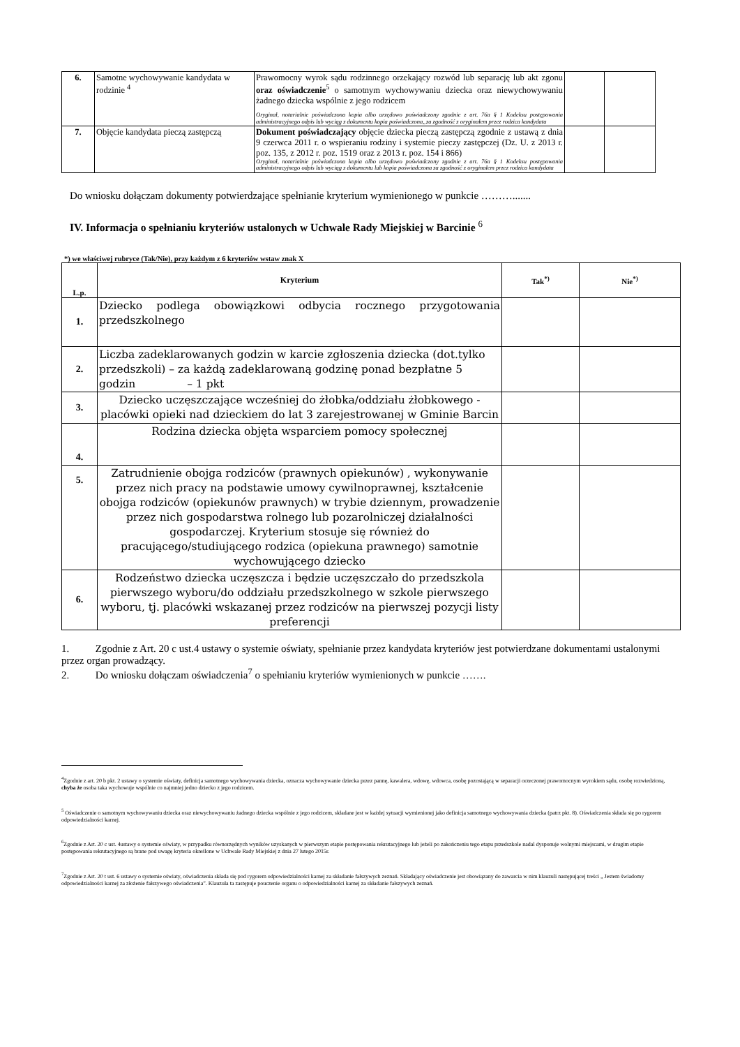| 6. | Samotne wychowywanie kandydata w rodzinie <sup>4</sup> | Prawomocny wyrok sądu rodzinnego orzekający rozwód lub separację lub akt zgonu oraz oświadczenie<sup>5</sup> o samotnym wychowywaniu dziecka oraz niewychowywaniu żadnego dziecka wspólnie z jego rodzicem Oryginał, notarialnie poświadczona kopia albo urzędowo poświadczony zgodnie z art. 76a § 1 Kodeksu postępowania administracyjnego odpis lub wyciąg z dokumentu kopia poświadczona„za zgodność z oryginałem przez rodzica kandydata | | |
| 7. | Objęcie kandydata pieczą zastępczą | Dokument poświadczający objęcie dziecka pieczą zastępczą zgodnie z ustawą z dnia 9 czerwca 2011 r. o wspieraniu rodziny i systemie pieczy zastępczej (Dz. U. z 2013 r. poz. 135, z 2012 r. poz. 1519 oraz z 2013 r. poz. 154 i 866) Oryginał, notarialnie poświadczona kopia albo urzędowo poświadczony zgodnie z art. 76a § 1 Kodeksu postępowania administracyjnego odpis lub wyciąg z dokumentu lub kopia poświadczona za zgodność z oryginałem przez rodzica kandydata | | |
Do wniosku dołączam dokumenty potwierdzające spełnianie kryterium wymienionego w punkcie ……….......
IV. Informacja o spełnianiu kryteriów ustalonych w Uchwale Rady Miejskiej w Barcinie <sup>6</sup>
*) we właściwej rubryce (Tak/Nie), przy każdym z 6 kryteriów wstaw znak X
| L.p. | Kryterium | Tak<sup>*)</sup> | Nie<sup>*)</sup> |
| --- | --- | --- | --- |
| 1. | Dziecko podlega obowiązkowi odbycia rocznego przygotowania przedszkolnego | | |
| 2. | Liczba zadeklarowanych godzin w karcie zgłoszenia dziecka (dot.tylko przedszkoli) – za każdą zadeklarowaną godzinę ponad bezpłatne 5 godzin – 1 pkt | | |
| 3. | Dziecko uczęszczające wcześniej do żłobka/oddziału żłobkowego - placówki opieki nad dzieckiem do lat 3 zarejestrowanej w Gminie Barcin | | |
| 4. | Rodzina dziecka objęta wsparciem pomocy społecznej | | |
| 5. | Zatrudnienie obojga rodziców (prawnych opiekunów) , wykonywanie przez nich pracy na podstawie umowy cywilnoprawnej, kształcenie obojga rodziców (opiekunów prawnych) w trybie dziennym, prowadzenie przez nich gospodarstwa rolnego lub pozarolniczej działalności gospodarczej. Kryterium stosuje się również do pracującego/studiującego rodzica (opiekuna prawnego) samotnie wychowującego dziecko | | |
| 6. | Rodzeństwo dziecka uczęszcza i będzie uczęszczało do przedszkola pierwszego wyboru/do oddziału przedszkolnego w szkole pierwszego wyboru, tj. placówki wskazanej przez rodziców na pierwszej pozycji listy preferencji | | |
1. Zgodnie z Art. 20 c ust.4 ustawy o systemie oświaty, spełnianie przez kandydata kryteriów jest potwierdzane dokumentami ustalonymi przez organ prowadzący.
2. Do wniosku dołączam oświadczenia<sup>7</sup> o spełnianiu kryteriów wymienionych w punkcie …….
<sup>4</sup> Zgodnie z art. 20 b pkt. 2 ustawy o systemie oświaty, definicja samotnego wychowywania dziecka, oznacza wychowywanie dziecka przez pannę, kawalera, wdowę, wdowca, osobę pozostającą w separacji orzeczonej prawomocnym wyrokiem sądu, osobę rozwiedzioną, chyba że osoba taka wychowuje wspólnie co najmniej jedno dziecko z jego rodzicem.
<sup>5</sup> Oświadczenie o samotnym wychowywaniu dziecka oraz niewychowywaniu żadnego dziecka wspólnie z jego rodzicem, składane jest w każdej sytuacji wymienionej jako definicja samotnego wychowywania dziecka (patrz pkt. 8). Oświadczenia składa się po rygorem odpowiedzialności karnej.
<sup>6</sup> Zgodnie z Art. 20 c ust. 4ustawy o systemie oświaty, w przypadku równorzędnych wyników uzyskanych w pierwszym etapie postępowania rekrutacyjnego lub jeżeli po zakończeniu tego etapu przedszkole nadal dysponuje wolnymi miejscami, w drugim etapie postępowania rekrutacyjnego są brane pod uwagę kryteria określone w Uchwale Rady Miejskiej z dnia 27 lutego 2015r.
<sup>7</sup> Zgodnie z Art. 20 t ust. 6 ustawy o systemie oświaty, oświadczenia składa się pod rygorem odpowiedzialności karnej za składanie fałszywych zeznań. Składający oświadczenie jest obowiązany do zawarcia w nim klauzuli następującej treści „ Jestem świadomy odpowiedzialności karnej za złożenie fałszywego oświadczenia”. Klauzula ta zastępuje pouczenie organu o odpowiedzialności karnej za składanie fałszywych zeznań.